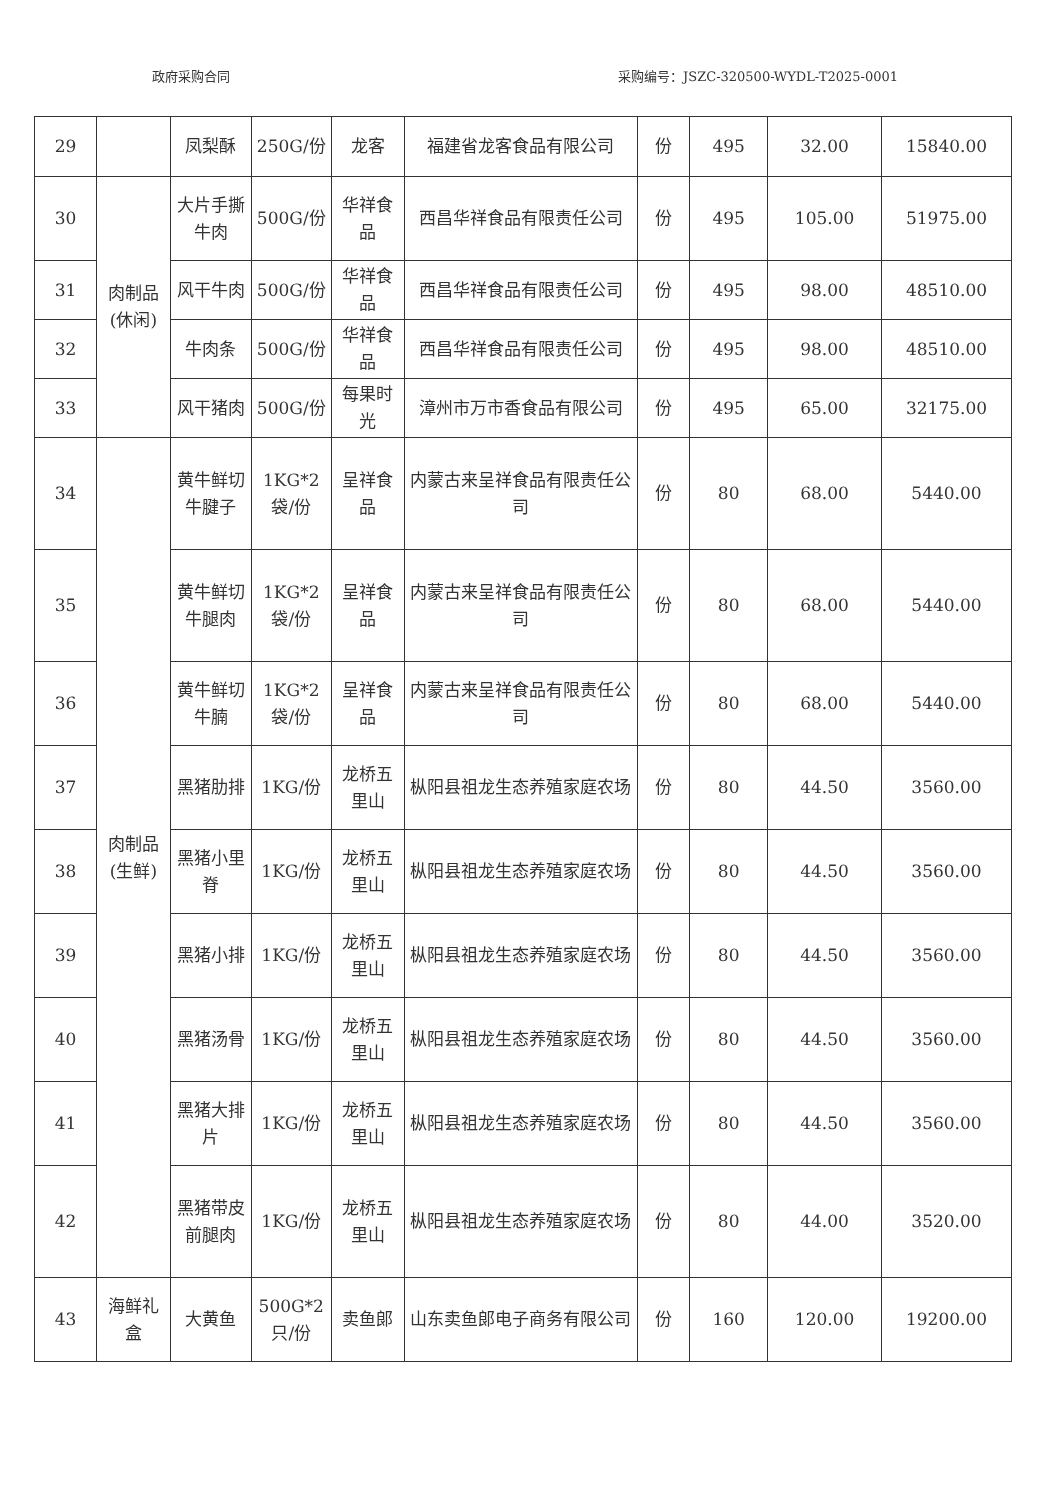政府采购合同 采购编号：JSZC-320500-WYDL-T2025-0001
| 29 | | 凤梨酥 | 250G/份 | 龙客 | 福建省龙客食品有限公司 | 份 | 495 | 32.00 | 15840.00 |
| 30 | 肉制品(休闲) | 大片手撕牛肉 | 500G/份 | 华祥食品 | 西昌华祥食品有限责任公司 | 份 | 495 | 105.00 | 51975.00 |
| 31 | | 风干牛肉 | 500G/份 | 华祥食品 | 西昌华祥食品有限责任公司 | 份 | 495 | 98.00 | 48510.00 |
| 32 | | 牛肉条 | 500G/份 | 华祥食品 | 西昌华祥食品有限责任公司 | 份 | 495 | 98.00 | 48510.00 |
| 33 | | 风干猪肉 | 500G/份 | 每果时光 | 漳州市万市香食品有限公司 | 份 | 495 | 65.00 | 32175.00 |
| 34 | 肉制品(生鲜) | 黄牛鲜切牛腱子 | 1KG*2袋/份 | 呈祥食品 | 内蒙古来呈祥食品有限责任公司 | 份 | 80 | 68.00 | 5440.00 |
| 35 | | 黄牛鲜切牛腿肉 | 1KG*2袋/份 | 呈祥食品 | 内蒙古来呈祥食品有限责任公司 | 份 | 80 | 68.00 | 5440.00 |
| 36 | | 黄牛鲜切牛腩 | 1KG*2袋/份 | 呈祥食品 | 内蒙古来呈祥食品有限责任公司 | 份 | 80 | 68.00 | 5440.00 |
| 37 | | 黑猪肋排 | 1KG/份 | 龙桥五里山 | 枞阳县祖龙生态养殖家庭农场 | 份 | 80 | 44.50 | 3560.00 |
| 38 | | 黑猪小里脊 | 1KG/份 | 龙桥五里山 | 枞阳县祖龙生态养殖家庭农场 | 份 | 80 | 44.50 | 3560.00 |
| 39 | | 黑猪小排 | 1KG/份 | 龙桥五里山 | 枞阳县祖龙生态养殖家庭农场 | 份 | 80 | 44.50 | 3560.00 |
| 40 | | 黑猪汤骨 | 1KG/份 | 龙桥五里山 | 枞阳县祖龙生态养殖家庭农场 | 份 | 80 | 44.50 | 3560.00 |
| 41 | | 黑猪大排片 | 1KG/份 | 龙桥五里山 | 枞阳县祖龙生态养殖家庭农场 | 份 | 80 | 44.50 | 3560.00 |
| 42 | | 黑猪带皮前腿肉 | 1KG/份 | 龙桥五里山 | 枞阳县祖龙生态养殖家庭农场 | 份 | 80 | 44.00 | 3520.00 |
| 43 | 海鲜礼盒 | 大黄鱼 | 500G*2只/份 | 卖鱼郎 | 山东卖鱼郎电子商务有限公司 | 份 | 160 | 120.00 | 19200.00 |